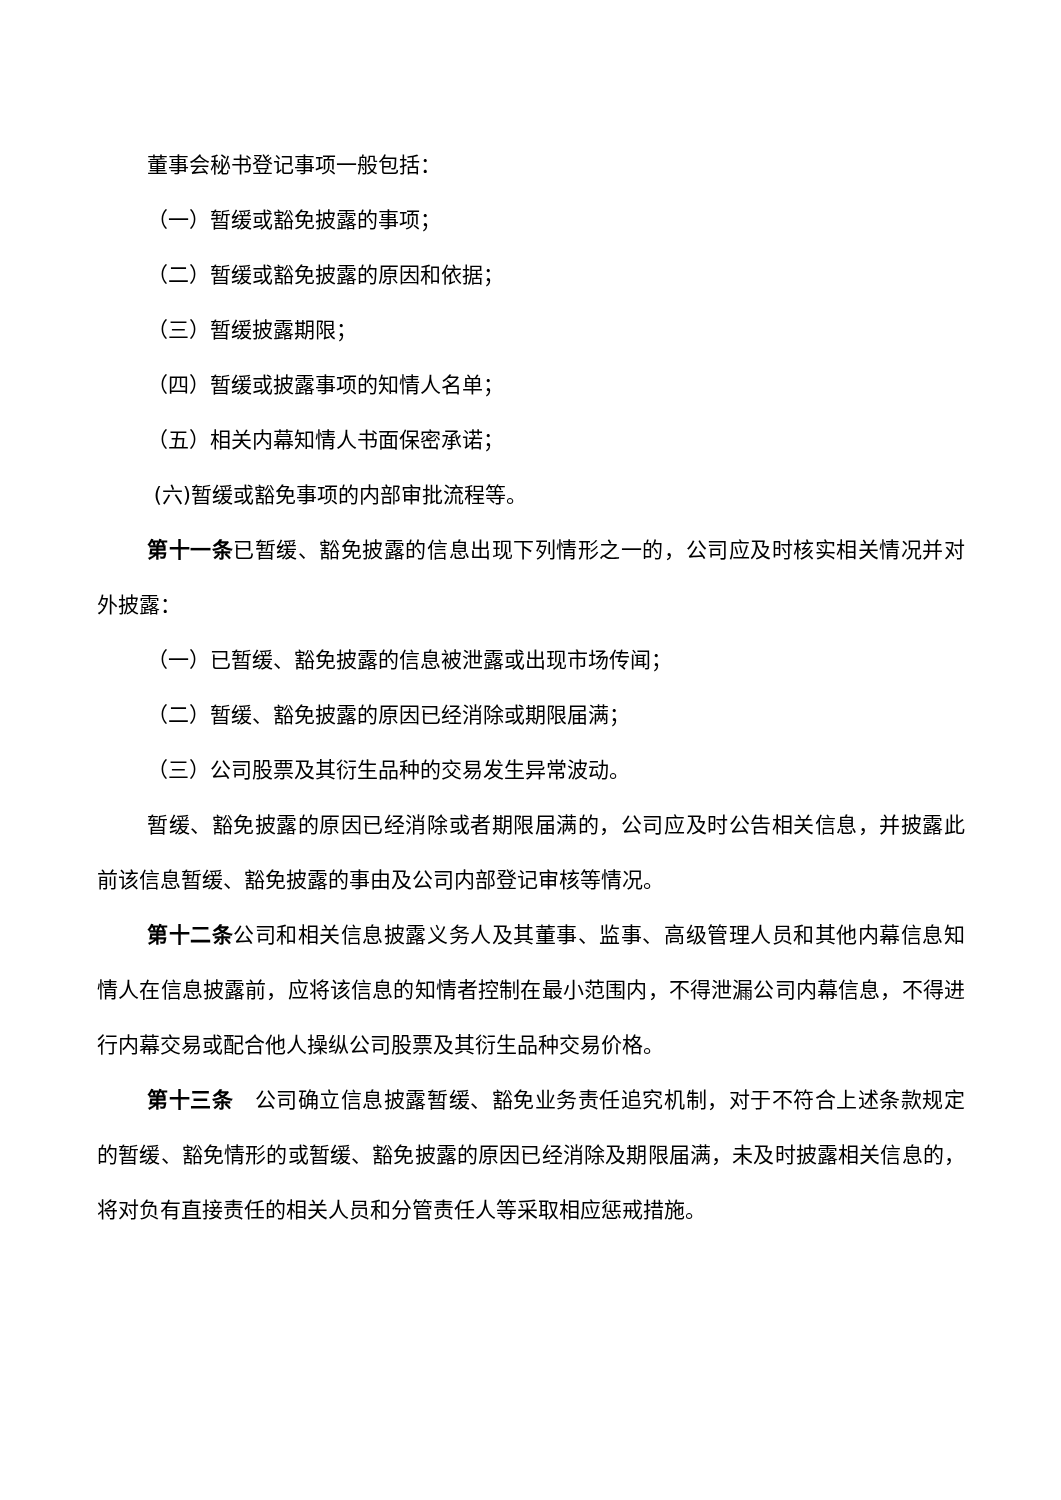董事会秘书登记事项一般包括：
（一）暂缓或豁免披露的事项；
（二）暂缓或豁免披露的原因和依据；
（三）暂缓披露期限；
（四）暂缓或披露事项的知情人名单；
（五）相关内幕知情人书面保密承诺；
(六)暂缓或豁免事项的内部审批流程等。
第十一条已暂缓、豁免披露的信息出现下列情形之一的，公司应及时核实相关情况并对外披露：
（一）已暂缓、豁免披露的信息被泄露或出现市场传闻；
（二）暂缓、豁免披露的原因已经消除或期限届满；
（三）公司股票及其衍生品种的交易发生异常波动。
暂缓、豁免披露的原因已经消除或者期限届满的，公司应及时公告相关信息，并披露此前该信息暂缓、豁免披露的事由及公司内部登记审核等情况。
第十二条公司和相关信息披露义务人及其董事、监事、高级管理人员和其他内幕信息知情人在信息披露前，应将该信息的知情者控制在最小范围内，不得泄漏公司内幕信息，不得进行内幕交易或配合他人操纵公司股票及其衍生品种交易价格。
第十三条　公司确立信息披露暂缓、豁免业务责任追究机制，对于不符合上述条款规定的暂缓、豁免情形的或暂缓、豁免披露的原因已经消除及期限届满，未及时披露相关信息的，将对负有直接责任的相关人员和分管责任人等采取相应惩戒措施。